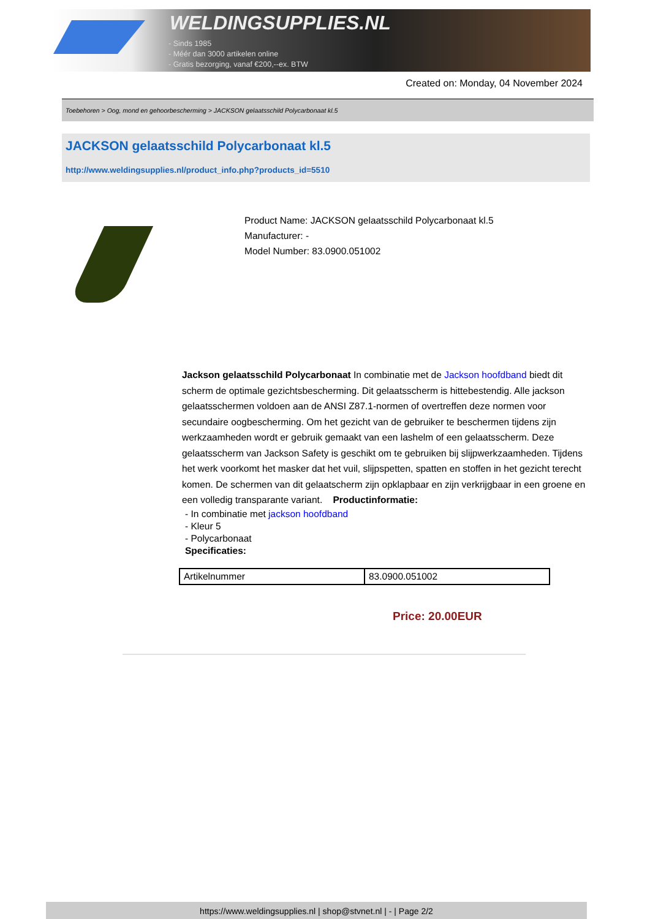WELDINGSUPPLIES.NL
- Sinds 1985
- Méér dan 3000 artikelen online
- Gratis bezorging, vanaf €200,--ex. BTW
Created on: Monday, 04 November 2024
Toebehoren > Oog, mond en gehoorbescherming > JACKSON gelaatsschild Polycarbonaat kl.5
JACKSON gelaatsschild Polycarbonaat kl.5
http://www.weldingsupplies.nl/product_info.php?products_id=5510
Product Name: JACKSON gelaatsschild Polycarbonaat kl.5
Manufacturer: -
Model Number: 83.0900.051002
Jackson gelaatsschild Polycarbonaat In combinatie met de Jackson hoofdband biedt dit scherm de optimale gezichtsbescherming. Dit gelaatsscherm is hittebestendig. Alle jackson gelaatsschermen voldoen aan de ANSI Z87.1-normen of overtreffen deze normen voor secundaire oogbescherming. Om het gezicht van de gebruiker te beschermen tijdens zijn werkzaamheden wordt er gebruik gemaakt van een lashelm of een gelaatsscherm. Deze gelaatsscherm van Jackson Safety is geschikt om te gebruiken bij slijpwerkzaamheden. Tijdens het werk voorkomt het masker dat het vuil, slijpspetten, spatten en stoffen in het gezicht terecht komen. De schermen van dit gelaatscherm zijn opklapbaar en zijn verkrijgbaar in een groene en een volledig transparante variant. Productinformatie:
- In combinatie met jackson hoofdband
- Kleur 5
- Polycarbonaat
Specificaties:
| Artikelnummer | 83.0900.051002 |
Price: 20.00EUR
https://www.weldingsupplies.nl | shop@stvnet.nl | - | Page 2/2